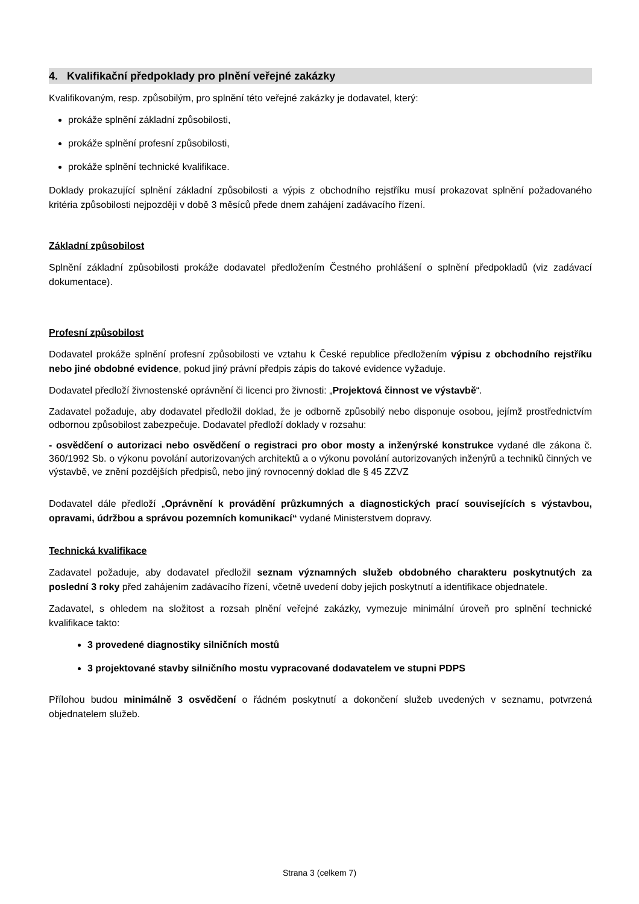4. Kvalifikační předpoklady pro plnění veřejné zakázky
Kvalifikovaným, resp. způsobilým, pro splnění této veřejné zakázky je dodavatel, který:
prokáže splnění základní způsobilosti,
prokáže splnění profesní způsobilosti,
prokáže splnění technické kvalifikace.
Doklady prokazující splnění základní způsobilosti a výpis z obchodního rejstříku musí prokazovat splnění požadovaného kritéria způsobilosti nejpozději v době 3 měsíců přede dnem zahájení zadávacího řízení.
Základní způsobilost
Splnění základní způsobilosti prokáže dodavatel předložením Čestného prohlášení o splnění předpokladů (viz zadávací dokumentace).
Profesní způsobilost
Dodavatel prokáže splnění profesní způsobilosti ve vztahu k České republice předložením výpisu z obchodního rejstříku nebo jiné obdobné evidence, pokud jiný právní předpis zápis do takové evidence vyžaduje.
Dodavatel předloží živnostenské oprávnění či licenci pro živnosti: „Projektová činnost ve výstavbě“.
Zadavatel požaduje, aby dodavatel předložil doklad, že je odborně způsobilý nebo disponuje osobou, jejímž prostřednictvím odbornou způsobilost zabezpečuje. Dodavatel předloží doklady v rozsahu:
- osvědčení o autorizaci nebo osvědčení o registraci pro obor mosty a inženýrské konstrukce vydané dle zákona č. 360/1992 Sb. o výkonu povolání autorizovaných architektů a o výkonu povolání autorizovaných inženýrů a techniků činných ve výstavbě, ve znění pozdějších předpisů, nebo jiný rovnocenný doklad dle § 45 ZZVZ
Dodavatel dále předloží „Oprávnění k provádění průzkumných a diagnostických prací souvisejících s výstavbou, opravami, údržbou a správou pozemních komunikací“ vydané Ministerstvem dopravy.
Technická kvalifikace
Zadavatel požaduje, aby dodavatel předložil seznam významných služeb obdobného charakteru poskytnutých za poslední 3 roky před zahájením zadávacího řízení, včetně uvedení doby jejich poskytnutí a identifikace objednatele.
Zadavatel, s ohledem na složitost a rozsah plnění veřejné zakázky, vymezuje minimální úroveň pro splnění technické kvalifikace takto:
3 provedené diagnostiky silničních mostů
3 projektované stavby silničního mostu vypracované dodavatelem ve stupni PDPS
Přílohou budou minimálně 3 osvědčení o řádném poskytnutí a dokončení služeb uvedených v seznamu, potvrzená objednatelem služeb.
Strana 3 (celkem 7)